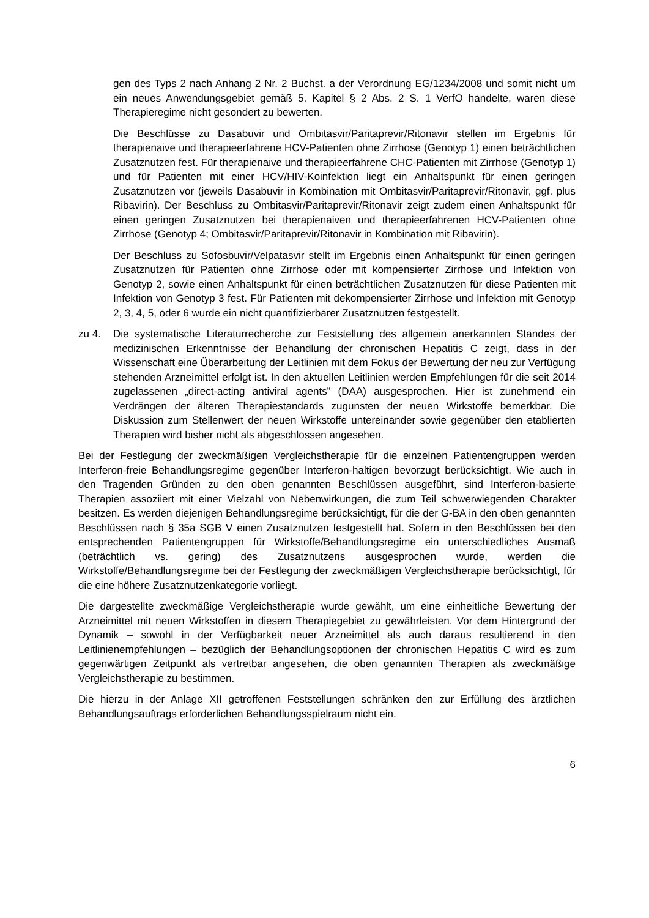gen des Typs 2 nach Anhang 2 Nr. 2 Buchst. a der Verordnung EG/1234/2008 und somit nicht um ein neues Anwendungsgebiet gemäß 5. Kapitel § 2 Abs. 2 S. 1 VerfO handelte, waren diese Therapieregime nicht gesondert zu bewerten.
Die Beschlüsse zu Dasabuvir und Ombitasvir/Paritaprevir/Ritonavir stellen im Ergebnis für therapienaive und therapieerfahrene HCV-Patienten ohne Zirrhose (Genotyp 1) einen beträchtlichen Zusatznutzen fest. Für therapienaive und therapieerfahrene CHC-Patienten mit Zirrhose (Genotyp 1) und für Patienten mit einer HCV/HIV-Koinfektion liegt ein Anhaltspunkt für einen geringen Zusatznutzen vor (jeweils Dasabuvir in Kombination mit Ombitasvir/Paritaprevir/Ritonavir, ggf. plus Ribavirin). Der Beschluss zu Ombitasvir/Paritaprevir/Ritonavir zeigt zudem einen Anhaltspunkt für einen geringen Zusatznutzen bei therapienaiven und therapieerfahrenen HCV-Patienten ohne Zirrhose (Genotyp 4; Ombitasvir/Paritaprevir/Ritonavir in Kombination mit Ribavirin).
Der Beschluss zu Sofosbuvir/Velpatasvir stellt im Ergebnis einen Anhaltspunkt für einen geringen Zusatznutzen für Patienten ohne Zirrhose oder mit kompensierter Zirrhose und Infektion von Genotyp 2, sowie einen Anhaltspunkt für einen beträchtlichen Zusatznutzen für diese Patienten mit Infektion von Genotyp 3 fest. Für Patienten mit dekompensierter Zirrhose und Infektion mit Genotyp 2, 3, 4, 5, oder 6 wurde ein nicht quantifizierbarer Zusatznutzen festgestellt.
zu 4. Die systematische Literaturrecherche zur Feststellung des allgemein anerkannten Standes der medizinischen Erkenntnisse der Behandlung der chronischen Hepatitis C zeigt, dass in der Wissenschaft eine Überarbeitung der Leitlinien mit dem Fokus der Bewertung der neu zur Verfügung stehenden Arzneimittel erfolgt ist. In den aktuellen Leitlinien werden Empfehlungen für die seit 2014 zugelassenen „direct-acting antiviral agents” (DAA) ausgesprochen. Hier ist zunehmend ein Verdrängen der älteren Therapiestandards zugunsten der neuen Wirkstoffe bemerkbar. Die Diskussion zum Stellenwert der neuen Wirkstoffe untereinander sowie gegenüber den etablierten Therapien wird bisher nicht als abgeschlossen angesehen.
Bei der Festlegung der zweckmäßigen Vergleichstherapie für die einzelnen Patientengruppen werden Interferon-freie Behandlungsregime gegenüber Interferon-haltigen bevorzugt berücksichtigt. Wie auch in den Tragenden Gründen zu den oben genannten Beschlüssen ausgeführt, sind Interferon-basierte Therapien assoziiert mit einer Vielzahl von Nebenwirkungen, die zum Teil schwerwiegenden Charakter besitzen. Es werden diejenigen Behandlungsregime berücksichtigt, für die der G-BA in den oben genannten Beschlüssen nach § 35a SGB V einen Zusatznutzen festgestellt hat. Sofern in den Beschlüssen bei den entsprechenden Patientengruppen für Wirkstoffe/Behandlungsregime ein unterschiedliches Ausmaß (beträchtlich vs. gering) des Zusatznutzens ausgesprochen wurde, werden die Wirkstoffe/Behandlungsregime bei der Festlegung der zweckmäßigen Vergleichstherapie berücksichtigt, für die eine höhere Zusatznutzenkategorie vorliegt.
Die dargestellte zweckmäßige Vergleichstherapie wurde gewählt, um eine einheitliche Bewertung der Arzneimittel mit neuen Wirkstoffen in diesem Therapiegebiet zu gewährleisten. Vor dem Hintergrund der Dynamik – sowohl in der Verfügbarkeit neuer Arzneimittel als auch daraus resultierend in den Leitlinienempfehlungen – bezüglich der Behandlungsoptionen der chronischen Hepatitis C wird es zum gegenwärtigen Zeitpunkt als vertretbar angesehen, die oben genannten Therapien als zweckmäßige Vergleichstherapie zu bestimmen.
Die hierzu in der Anlage XII getroffenen Feststellungen schränken den zur Erfüllung des ärztlichen Behandlungsauftrags erforderlichen Behandlungsspielraum nicht ein.
6